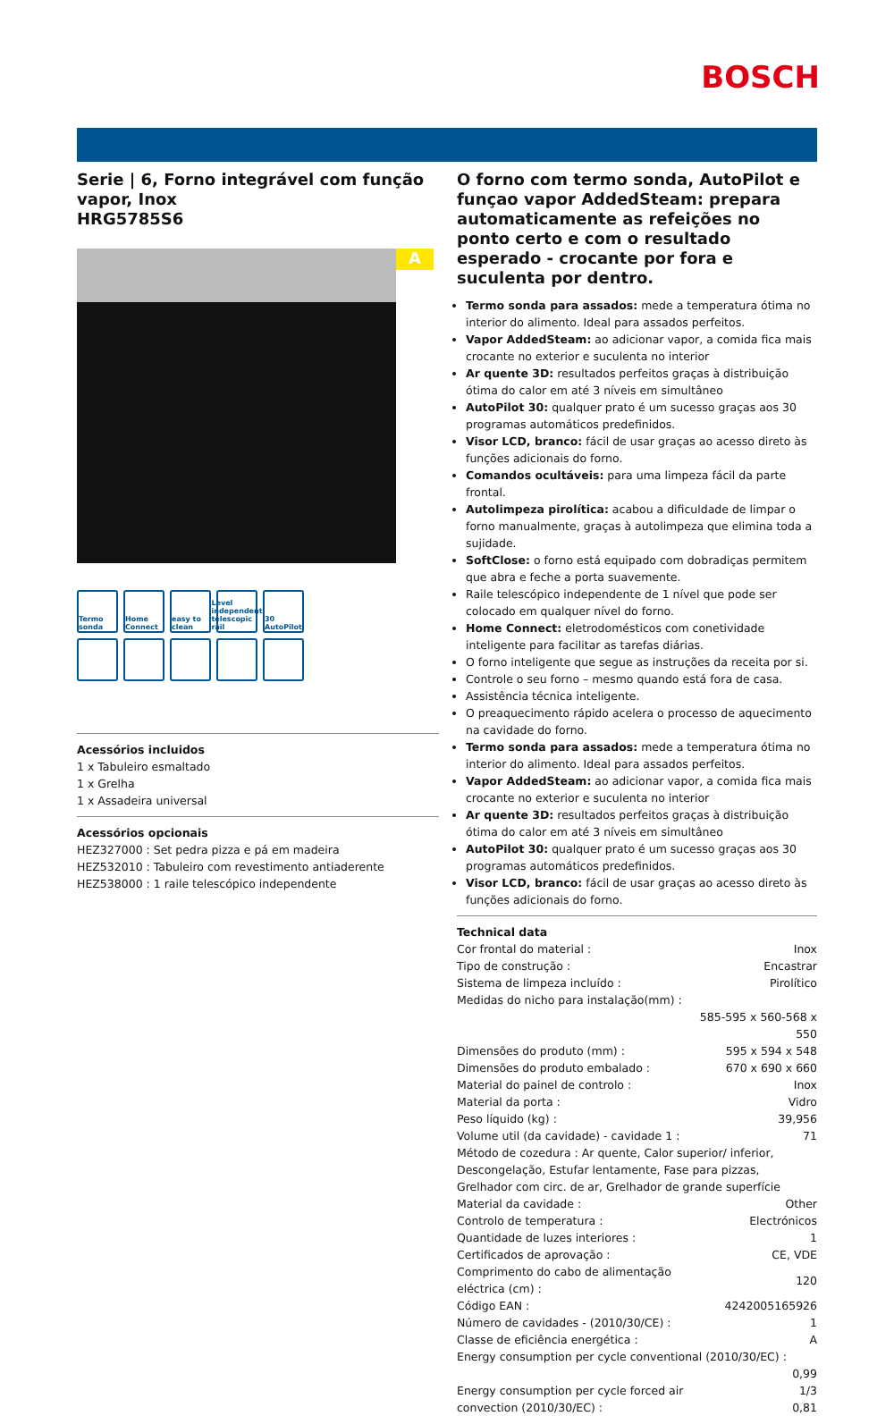BOSCH
Serie | 6, Forno integrável com função vapor, Inox
HRG5785S6
A
Termo sonda
Home Connect
easy to clean
Level independent telescopic rail
30 AutoPilot
Acessórios incluidos
1 x Tabuleiro esmaltado
1 x Grelha
1 x Assadeira universal
Acessórios opcionais
HEZ327000 : Set pedra pizza e pá em madeira
HEZ532010 : Tabuleiro com revestimento antiaderente
HEZ538000 : 1 raile telescópico independente
O forno com termo sonda, AutoPilot e funçao vapor AddedSteam: prepara automaticamente as refeições no ponto certo e com o resultado esperado - crocante por fora e suculenta por dentro.
Termo sonda para assados: mede a temperatura ótima no interior do alimento. Ideal para assados perfeitos.
Vapor AddedSteam: ao adicionar vapor, a comida fica mais crocante no exterior e suculenta no interior
Ar quente 3D: resultados perfeitos graças à distribuição ótima do calor em até 3 níveis em simultâneo
AutoPilot 30: qualquer prato é um sucesso graças aos 30 programas automáticos predefinidos.
Visor LCD, branco: fácil de usar graças ao acesso direto às funções adicionais do forno.
Comandos ocultáveis: para uma limpeza fácil da parte frontal.
Autolimpeza pirolítica: acabou a dificuldade de limpar o forno manualmente, graças à autolimpeza que elimina toda a sujidade.
SoftClose: o forno está equipado com dobradiças permitem que abra e feche a porta suavemente.
Raile telescópico independente de 1 nível que pode ser colocado em qualquer nível do forno.
Home Connect: eletrodomésticos com conetividade inteligente para facilitar as tarefas diárias.
O forno inteligente que segue as instruções da receita por si.
Controle o seu forno – mesmo quando está fora de casa.
Assistência técnica inteligente.
O preaquecimento rápido acelera o processo de aquecimento na cavidade do forno.
Termo sonda para assados: mede a temperatura ótima no interior do alimento. Ideal para assados perfeitos.
Vapor AddedSteam: ao adicionar vapor, a comida fica mais crocante no exterior e suculenta no interior
Ar quente 3D: resultados perfeitos graças à distribuição ótima do calor em até 3 níveis em simultâneo
AutoPilot 30: qualquer prato é um sucesso graças aos 30 programas automáticos predefinidos.
Visor LCD, branco: fácil de usar graças ao acesso direto às funções adicionais do forno.
Technical data
| Cor frontal do material : | Inox |
| Tipo de construção : | Encastrar |
| Sistema de limpeza incluído : | Pirolítico |
| Medidas do nicho para instalação(mm) : | |
| | 585-595 x 560-568 x 550 |
| Dimensões do produto (mm) : | 595 x 594 x 548 |
| Dimensões do produto embalado : | 670 x 690 x 660 |
| Material do painel de controlo : | Inox |
| Material da porta : | Vidro |
| Peso líquido (kg) : | 39,956 |
| Volume util (da cavidade) - cavidade 1 : | 71 |
| Método de cozedura : Ar quente, Calor superior/ inferior, Descongelação, Estufar lentamente, Fase para pizzas, Grelhador com circ. de ar, Grelhador de grande superfície | |
| Material da cavidade : | Other |
| Controlo de temperatura : | Electrónicos |
| Quantidade de luzes interiores : | 1 |
| Certificados de aprovação : | CE, VDE |
| Comprimento do cabo de alimentação eléctrica (cm) : | 120 |
| Código EAN : | 4242005165926 |
| Número de cavidades - (2010/30/CE) : | 1 |
| Classe de eficiência energética : | A |
| Energy consumption per cycle conventional (2010/30/EC) : | |
| | 0,99 |
| Energy consumption per cycle forced air convection (2010/30/EC) : | 1/3 0,81 |